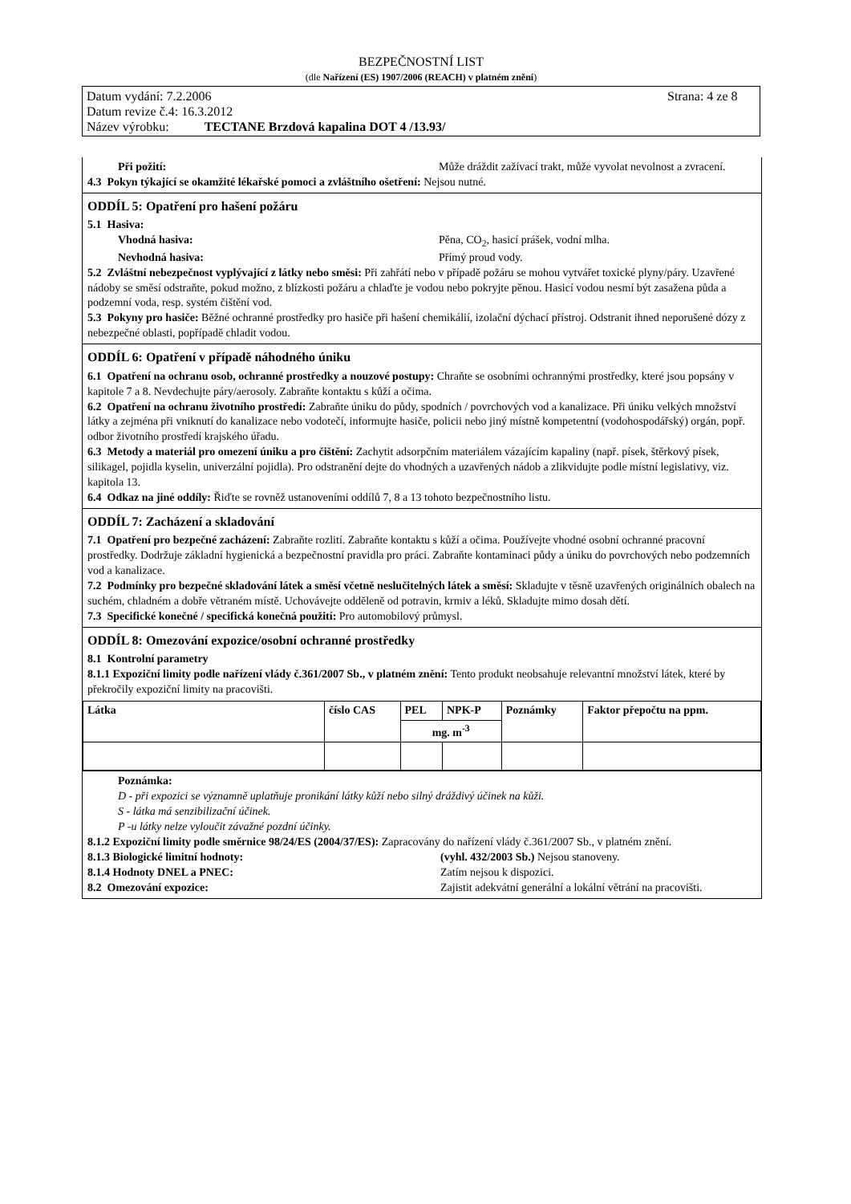BEZPEČNOSTNÍ LIST
(dle Nařízení (ES) 1907/2006 (REACH) v platném znění)
Datum vydání: 7.2.2006 Strana: 4 ze 8
Datum revize č.4: 16.3.2012
Název výrobku: TECTANE Brzdová kapalina DOT 4 /13.93/
Při požití: Může dráždit zažívací trakt, může vyvolat nevolnost a zvracení.
4.3 Pokyn týkající se okamžité lékařské pomoci a zvláštního ošetření: Nejsou nutné.
ODDÍL 5: Opatření pro hašení požáru
5.1 Hasiva:
Vhodná hasiva: Pěna, CO<sub>2</sub>, hasicí prášek, vodní mlha.
Nevhodná hasiva: Přímý proud vody.
5.2 Zvláštní nebezpečnost vyplývající z látky nebo směsi: Při zahřátí nebo v případě požáru se mohou vytvářet toxické plyny/páry. Uzavřené nádoby se směsí odstraňte, pokud možno, z blízkosti požáru a chlaďte je vodou nebo pokryjte pěnou. Hasicí vodou nesmí být zasažena půda a podzemní voda, resp. systém čištění vod.
5.3 Pokyny pro hasiče: Běžné ochranné prostředky pro hasiče při hašení chemikálií, izolační dýchací přístroj. Odstranit ihned neporušené dózy z nebezpečné oblasti, popřípadě chladit vodou.
ODDÍL 6: Opatření v případě náhodného úniku
6.1 Opatření na ochranu osob, ochranné prostředky a nouzové postupy: Chraňte se osobními ochrannými prostředky, které jsou popsány v kapitole 7 a 8. Nevdechujte páry/aerosoly. Zabraňte kontaktu s kůží a očima.
6.2 Opatření na ochranu životního prostředí: Zabraňte úniku do půdy, spodních / povrchových vod a kanalizace. Při úniku velkých množství látky a zejména při vniknutí do kanalizace nebo vodotečí, informujte hasiče, policii nebo jiný místně kompetentní (vodohospodářský) orgán, popř. odbor životního prostředí krajského úřadu.
6.3 Metody a materiál pro omezení úniku a pro čištění: Zachytit adsorpčním materiálem vázajícím kapaliny (např. písek, štěrkový písek, silikagel, pojidla kyselin, univerzální pojidla). Pro odstranění dejte do vhodných a uzavřených nádob a zlikvidujte podle místní legislativy, viz. kapitola 13.
6.4 Odkaz na jiné oddíly: Řiďte se rovněž ustanoveními oddílů 7, 8 a 13 tohoto bezpečnostního listu.
ODDÍL 7: Zacházení a skladování
7.1 Opatření pro bezpečné zacházení: Zabraňte rozlití. Zabraňte kontaktu s kůží a očima. Používejte vhodné osobní ochranné pracovní prostředky. Dodržuje základní hygienická a bezpečnostní pravidla pro práci. Zabraňte kontaminaci půdy a úniku do povrchových nebo podzemních vod a kanalizace.
7.2 Podmínky pro bezpečné skladování látek a směsí včetně neslučitelných látek a směsí: Skladujte v těsně uzavřených originálních obalech na suchém, chladném a dobře větraném místě. Uchovávejte odděleně od potravin, krmiv a léků. Skladujte mimo dosah dětí.
7.3 Specifické konečné / specifická konečná použití: Pro automobilový průmysl.
ODDÍL 8: Omezování expozice/osobní ochranné prostředky
8.1 Kontrolní parametry
8.1.1 Expoziční limity podle nařízení vlády č.361/2007 Sb., v platném znění: Tento produkt neobsahuje relevantní množství látek, které by překročily expoziční limity na pracovišti.
| Látka | číslo CAS | PEL | NPK-P | Poznámky | Faktor přepočtu na ppm. |
| --- | --- | --- | --- | --- | --- |
| | | mg. m<sup>-3</sup> | | | |
Poznámka:
D - při expozici se významně uplatňuje pronikání látky kůží nebo silný dráždivý účinek na kůži.
S - látka má senzibilizační účinek.
P -u látky nelze vyloučit závažné pozdní účinky.
8.1.2 Expoziční limity podle směrnice 98/24/ES (2004/37/ES): Zapracovány do nařízení vlády č.361/2007 Sb., v platném znění.
8.1.3 Biologické limitní hodnoty: (vyhl. 432/2003 Sb.) Nejsou stanoveny.
8.1.4 Hodnoty DNEL a PNEC: Zatím nejsou k dispozici.
8.2 Omezování expozice: Zajistit adekvátní generální a lokální větrání na pracovišti.